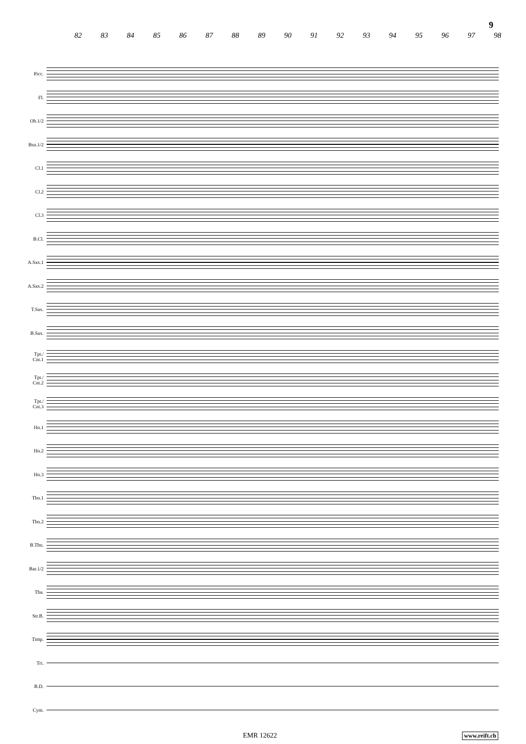9
82 83 84 85 86 87 88 89 90 91 92 93 94 95 96 97 98
Picc.
Fl.
Ob.1/2
Bsn.1/2
Cl.1
Cl.2
Cl.3
B.Cl.
A.Sax.1
A.Sax.2
T.Sax.
B.Sax.
Tpt./
Cnt.1
Tpt./
Cnt.2
Tpt./
Cnt.3
Hn.1
Hn.2
Hn.3
Tbn.1
Tbn.2
B.Tbn.
Bar.1/2
Tba.
Str.B.
Timp.
Tri.
B.D.
Cym.
EMR 12622 www.reift.ch